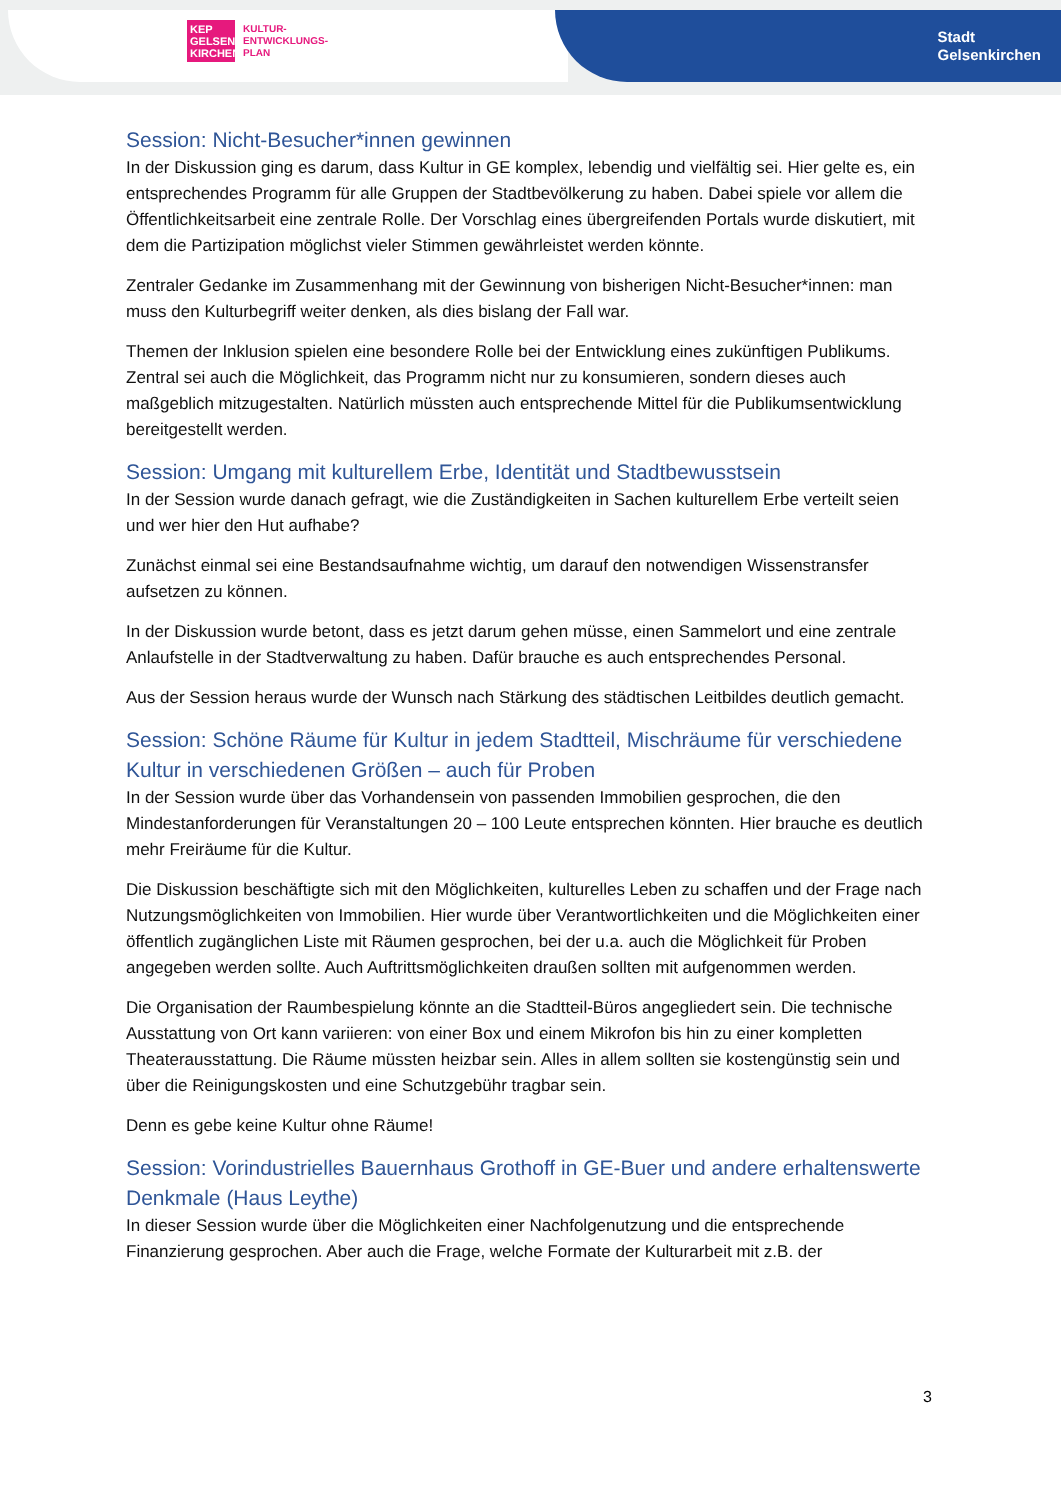KEP
GELSEN
KIRCHEN
KULTUR-
ENTWICKLUNGS-
PLAN
Stadt
Gelsenkirchen
Session: Nicht-Besucher*innen gewinnen
In der Diskussion ging es darum, dass Kultur in GE komplex, lebendig und vielfältig sei. Hier gelte es, ein entsprechendes Programm für alle Gruppen der Stadtbevölkerung zu haben. Dabei spiele vor allem die Öffentlichkeitsarbeit eine zentrale Rolle. Der Vorschlag eines übergreifenden Portals wurde diskutiert, mit dem die Partizipation möglichst vieler Stimmen gewährleistet werden könnte.
Zentraler Gedanke im Zusammenhang mit der Gewinnung von bisherigen Nicht-Besucher*innen: man muss den Kulturbegriff weiter denken, als dies bislang der Fall war.
Themen der Inklusion spielen eine besondere Rolle bei der Entwicklung eines zukünftigen Publikums. Zentral sei auch die Möglichkeit, das Programm nicht nur zu konsumieren, sondern dieses auch maßgeblich mitzugestalten. Natürlich müssten auch entsprechende Mittel für die Publikumsentwicklung bereitgestellt werden.
Session: Umgang mit kulturellem Erbe, Identität und Stadtbewusstsein
In der Session wurde danach gefragt, wie die Zuständigkeiten in Sachen kulturellem Erbe verteilt seien und wer hier den Hut aufhabe?
Zunächst einmal sei eine Bestandsaufnahme wichtig, um darauf den notwendigen Wissenstransfer aufsetzen zu können.
In der Diskussion wurde betont, dass es jetzt darum gehen müsse, einen Sammelort und eine zentrale Anlaufstelle in der Stadtverwaltung zu haben. Dafür brauche es auch entsprechendes Personal.
Aus der Session heraus wurde der Wunsch nach Stärkung des städtischen Leitbildes deutlich gemacht.
Session: Schöne Räume für Kultur in jedem Stadtteil, Mischräume für verschiedene Kultur in verschiedenen Größen – auch für Proben
In der Session wurde über das Vorhandensein von passenden Immobilien gesprochen, die den Mindestanforderungen für Veranstaltungen 20 – 100 Leute entsprechen könnten. Hier brauche es deutlich mehr Freiräume für die Kultur.
Die Diskussion beschäftigte sich mit den Möglichkeiten, kulturelles Leben zu schaffen und der Frage nach Nutzungsmöglichkeiten von Immobilien. Hier wurde über Verantwortlichkeiten und die Möglichkeiten einer öffentlich zugänglichen Liste mit Räumen gesprochen, bei der u.a. auch die Möglichkeit für Proben angegeben werden sollte. Auch Auftrittsmöglichkeiten draußen sollten mit aufgenommen werden.
Die Organisation der Raumbespielung könnte an die Stadtteil-Büros angegliedert sein. Die technische Ausstattung von Ort kann variieren: von einer Box und einem Mikrofon bis hin zu einer kompletten Theaterausstattung. Die Räume müssten heizbar sein. Alles in allem sollten sie kostengünstig sein und über die Reinigungskosten und eine Schutzgebühr tragbar sein.
Denn es gebe keine Kultur ohne Räume!
Session: Vorindustrielles Bauernhaus Grothoff in GE-Buer und andere erhaltenswerte Denkmale (Haus Leythe)
In dieser Session wurde über die Möglichkeiten einer Nachfolgenutzung und die entsprechende Finanzierung gesprochen. Aber auch die Frage, welche Formate der Kulturarbeit mit z.B. der
3